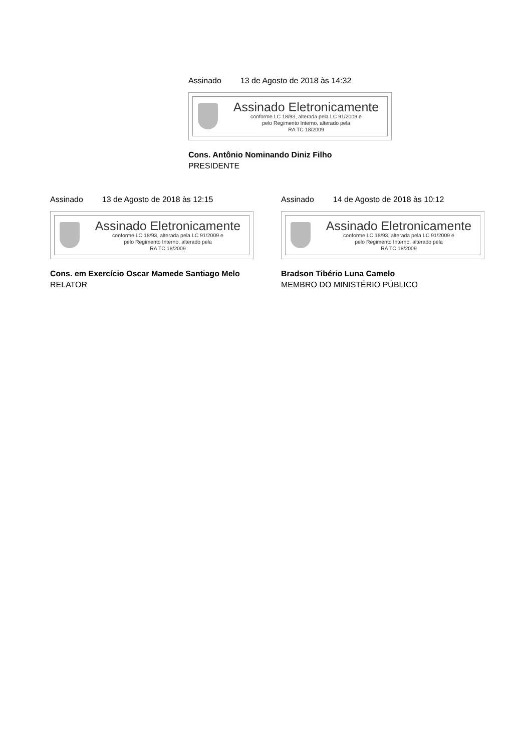Assinado 13 de Agosto de 2018 às 14:32
Assinado Eletronicamente
conforme LC 18/93, alterada pela LC 91/2009 e
pelo Regimento Interno, alterado pela
RA TC 18/2009
Cons. Antônio Nominando Diniz Filho
PRESIDENTE
Assinado 13 de Agosto de 2018 às 12:15
Assinado Eletronicamente
conforme LC 18/93, alterada pela LC 91/2009 e
pelo Regimento Interno, alterado pela
RA TC 18/2009
Cons. em Exercício Oscar Mamede Santiago Melo
RELATOR
Assinado 14 de Agosto de 2018 às 10:12
Assinado Eletronicamente
conforme LC 18/93, alterada pela LC 91/2009 e
pelo Regimento Interno, alterado pela
RA TC 18/2009
Bradson Tibério Luna Camelo
MEMBRO DO MINISTÉRIO PÚBLICO